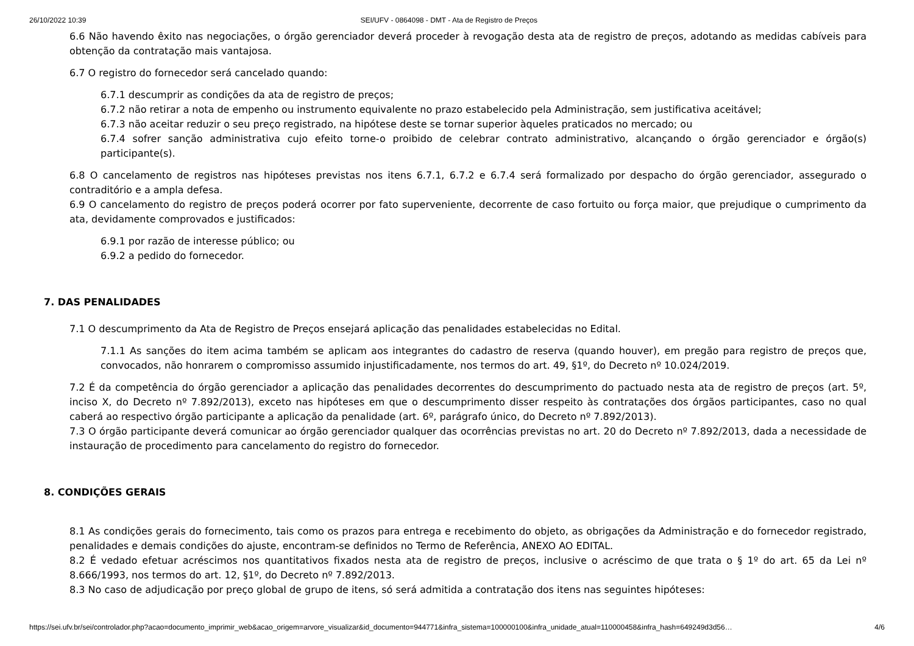26/10/2022 10:39 SEI/UFV - 0864098 - DMT - Ata de Registro de Preços
6.6 Não havendo êxito nas negociações, o órgão gerenciador deverá proceder à revogação desta ata de registro de preços, adotando as medidas cabíveis para obtenção da contratação mais vantajosa.
6.7 O registro do fornecedor será cancelado quando:
6.7.1 descumprir as condições da ata de registro de preços;
6.7.2 não retirar a nota de empenho ou instrumento equivalente no prazo estabelecido pela Administração, sem justificativa aceitável;
6.7.3 não aceitar reduzir o seu preço registrado, na hipótese deste se tornar superior àqueles praticados no mercado; ou
6.7.4 sofrer sanção administrativa cujo efeito torne-o proibido de celebrar contrato administrativo, alcançando o órgão gerenciador e órgão(s) participante(s).
6.8 O cancelamento de registros nas hipóteses previstas nos itens 6.7.1, 6.7.2 e 6.7.4 será formalizado por despacho do órgão gerenciador, assegurado o contraditório e a ampla defesa.
6.9 O cancelamento do registro de preços poderá ocorrer por fato superveniente, decorrente de caso fortuito ou força maior, que prejudique o cumprimento da ata, devidamente comprovados e justificados:
6.9.1 por razão de interesse público; ou
6.9.2 a pedido do fornecedor.
7. DAS PENALIDADES
7.1 O descumprimento da Ata de Registro de Preços ensejará aplicação das penalidades estabelecidas no Edital.
7.1.1 As sanções do item acima também se aplicam aos integrantes do cadastro de reserva (quando houver), em pregão para registro de preços que, convocados, não honrarem o compromisso assumido injustificadamente, nos termos do art. 49, §1º, do Decreto nº 10.024/2019.
7.2 É da competência do órgão gerenciador a aplicação das penalidades decorrentes do descumprimento do pactuado nesta ata de registro de preços (art. 5º, inciso X, do Decreto nº 7.892/2013), exceto nas hipóteses em que o descumprimento disser respeito às contratações dos órgãos participantes, caso no qual caberá ao respectivo órgão participante a aplicação da penalidade (art. 6º, parágrafo único, do Decreto nº 7.892/2013).
7.3 O órgão participante deverá comunicar ao órgão gerenciador qualquer das ocorrências previstas no art. 20 do Decreto nº 7.892/2013, dada a necessidade de instauração de procedimento para cancelamento do registro do fornecedor.
8. CONDIÇÕES GERAIS
8.1 As condições gerais do fornecimento, tais como os prazos para entrega e recebimento do objeto, as obrigações da Administração e do fornecedor registrado, penalidades e demais condições do ajuste, encontram-se definidos no Termo de Referência, ANEXO AO EDITAL.
8.2 É vedado efetuar acréscimos nos quantitativos fixados nesta ata de registro de preços, inclusive o acréscimo de que trata o § 1º do art. 65 da Lei nº 8.666/1993, nos termos do art. 12, §1º, do Decreto nº 7.892/2013.
8.3 No caso de adjudicação por preço global de grupo de itens, só será admitida a contratação dos itens nas seguintes hipóteses:
https://sei.ufv.br/sei/controlador.php?acao=documento_imprimir_web&acao_origem=arvore_visualizar&id_documento=944771&infra_sistema=100000100&infra_unidade_atual=110000458&infra_hash=649249d3d56… 4/6